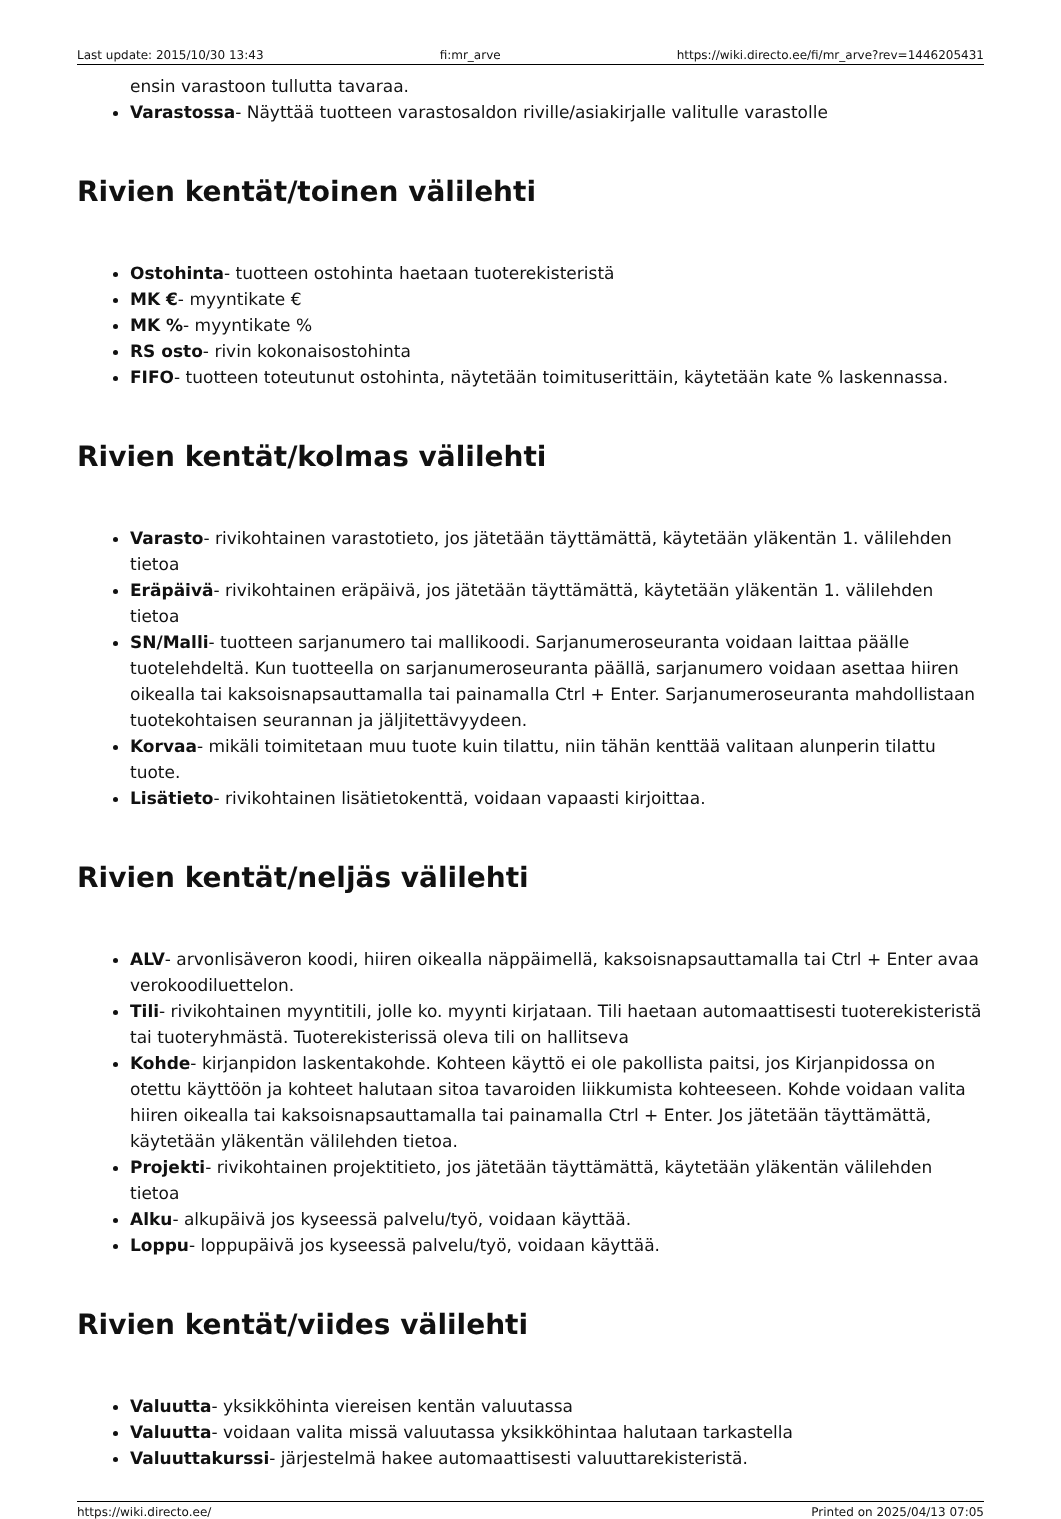Last update: 2015/10/30 13:43 fi:mr_arve https://wiki.directo.ee/fi/mr_arve?rev=1446205431
ensin varastoon tullutta tavaraa.
Varastossa- Näyttää tuotteen varastosaldon riville/asiakirjalle valitulle varastolle
Rivien kentät/toinen välilehti
Ostohinta- tuotteen ostohinta haetaan tuoterekisteristä
MK €- myyntikate €
MK %- myyntikate %
RS osto- rivin kokonaisostohinta
FIFO- tuotteen toteutunut ostohinta, näytetään toimituserittäin, käytetään kate % laskennassa.
Rivien kentät/kolmas välilehti
Varasto- rivikohtainen varastotieto, jos jätetään täyttämättä, käytetään yläkentän 1. välilehden tietoa
Eräpäivä- rivikohtainen eräpäivä, jos jätetään täyttämättä, käytetään yläkentän 1. välilehden tietoa
SN/Malli- tuotteen sarjanumero tai mallikoodi. Sarjanumeroseuranta voidaan laittaa päälle tuotelehdeltä. Kun tuotteella on sarjanumeroseuranta päällä, sarjanumero voidaan asettaa hiiren oikealla tai kaksoisnapsauttamalla tai painamalla Ctrl + Enter. Sarjanumeroseuranta mahdollistaan tuotekohtaisen seurannan ja jäljitettävyydeen.
Korvaa- mikäli toimitetaan muu tuote kuin tilattu, niin tähän kenttää valitaan alunperin tilattu tuote.
Lisätieto- rivikohtainen lisätietokenttä, voidaan vapaasti kirjoittaa.
Rivien kentät/neljäs välilehti
ALV- arvonlisäveron koodi, hiiren oikealla näppäimellä, kaksoisnapsauttamalla tai Ctrl + Enter avaa verokoodiluettelon.
Tili- rivikohtainen myyntitili, jolle ko. myynti kirjataan. Tili haetaan automaattisesti tuoterekisteristä tai tuoteryhmästä. Tuoterekisterissä oleva tili on hallitseva
Kohde- kirjanpidon laskentakohde. Kohteen käyttö ei ole pakollista paitsi, jos Kirjanpidossa on otettu käyttöön ja kohteet halutaan sitoa tavaroiden liikkumista kohteeseen. Kohde voidaan valita hiiren oikealla tai kaksoisnapsauttamalla tai painamalla Ctrl + Enter. Jos jätetään täyttämättä, käytetään yläkentän välilehden tietoa.
Projekti- rivikohtainen projektitieto, jos jätetään täyttämättä, käytetään yläkentän välilehden tietoa
Alku- alkupäivä jos kyseessä palvelu/työ, voidaan käyttää.
Loppu- loppupäivä jos kyseessä palvelu/työ, voidaan käyttää.
Rivien kentät/viides välilehti
Valuutta- yksikköhinta viereisen kentän valuutassa
Valuutta- voidaan valita missä valuutassa yksikköhintaa halutaan tarkastella
Valuuttakurssi- järjestelmä hakee automaattisesti valuuttarekisteristä.
https://wiki.directo.ee/ Printed on 2025/04/13 07:05